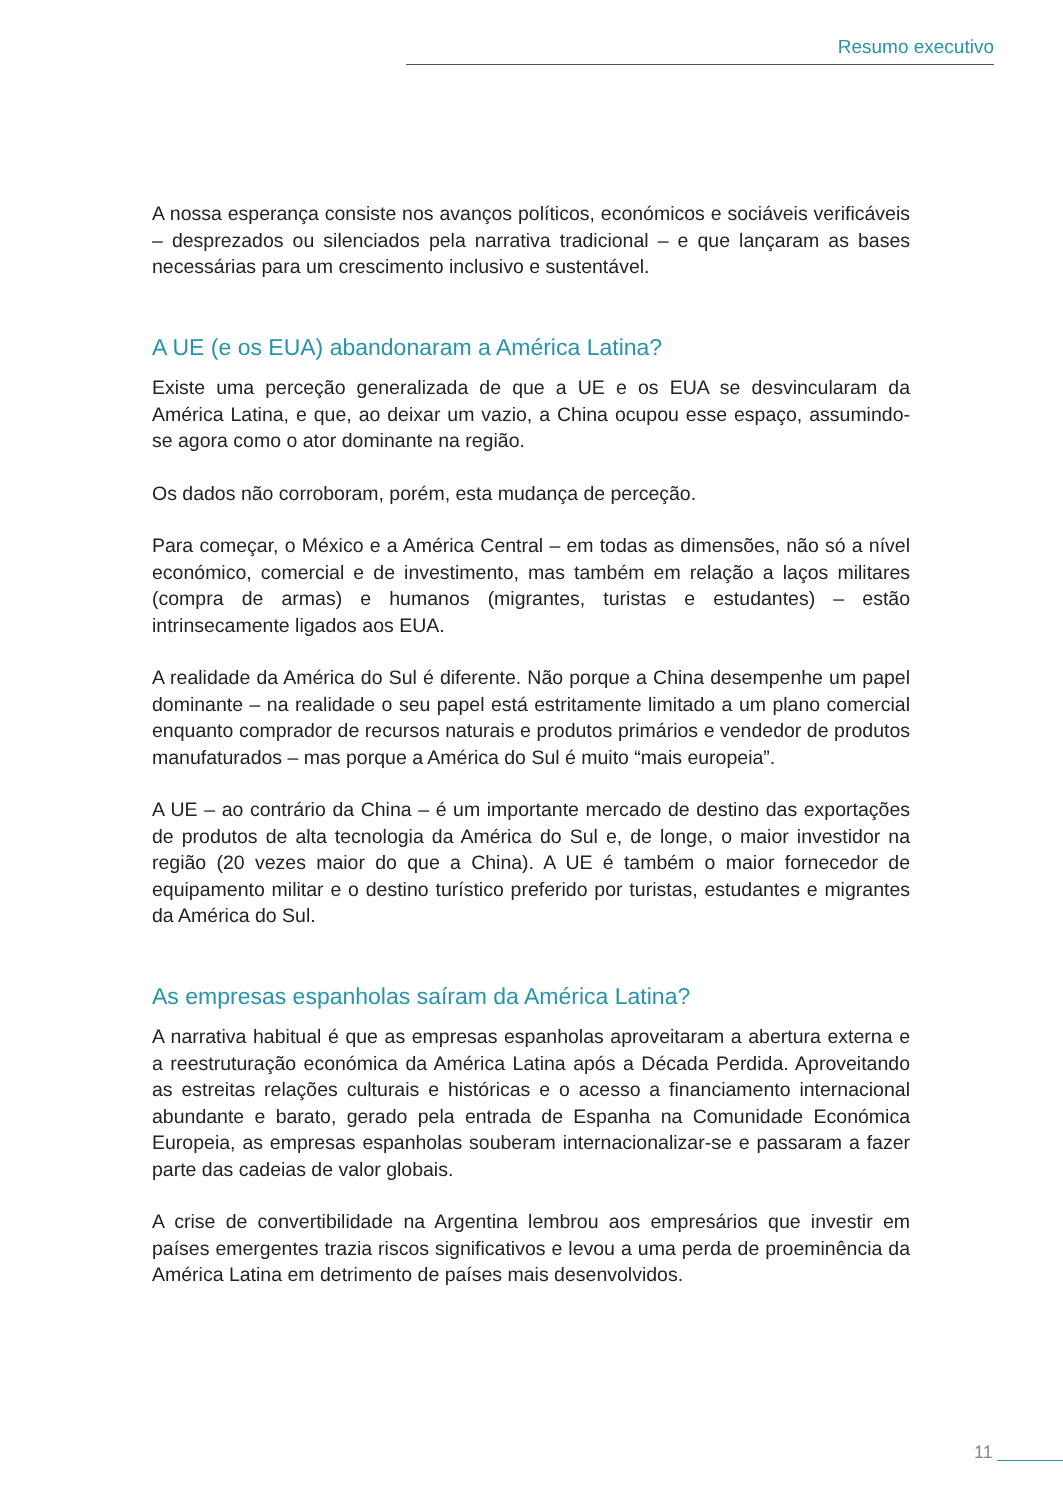Resumo executivo
A nossa esperança consiste nos avanços políticos, económicos e sociáveis verificáveis – desprezados ou silenciados pela narrativa tradicional – e que lançaram as bases necessárias para um crescimento inclusivo e sustentável.
A UE (e os EUA) abandonaram a América Latina?
Existe uma perceção generalizada de que a UE e os EUA se desvincularam da América Latina, e que, ao deixar um vazio, a China ocupou esse espaço, assumindo-se agora como o ator dominante na região.
Os dados não corroboram, porém, esta mudança de perceção.
Para começar, o México e a América Central – em todas as dimensões, não só a nível económico, comercial e de investimento, mas também em relação a laços militares (compra de armas) e humanos (migrantes, turistas e estudantes) – estão intrinsecamente ligados aos EUA.
A realidade da América do Sul é diferente. Não porque a China desempenhe um papel dominante – na realidade o seu papel está estritamente limitado a um plano comercial enquanto comprador de recursos naturais e produtos primários e vendedor de produtos manufaturados – mas porque a América do Sul é muito “mais europeia”.
A UE – ao contrário da China – é um importante mercado de destino das exportações de produtos de alta tecnologia da América do Sul e, de longe, o maior investidor na região (20 vezes maior do que a China). A UE é também o maior fornecedor de equipamento militar e o destino turístico preferido por turistas, estudantes e migrantes da América do Sul.
As empresas espanholas saíram da América Latina?
A narrativa habitual é que as empresas espanholas aproveitaram a abertura externa e a reestruturação económica da América Latina após a Década Perdida. Aproveitando as estreitas relações culturais e históricas e o acesso a financiamento internacional abundante e barato, gerado pela entrada de Espanha na Comunidade Económica Europeia, as empresas espanholas souberam internacionalizar-se e passaram a fazer parte das cadeias de valor globais.
A crise de convertibilidade na Argentina lembrou aos empresários que investir em países emergentes trazia riscos significativos e levou a uma perda de proeminência da América Latina em detrimento de países mais desenvolvidos.
11